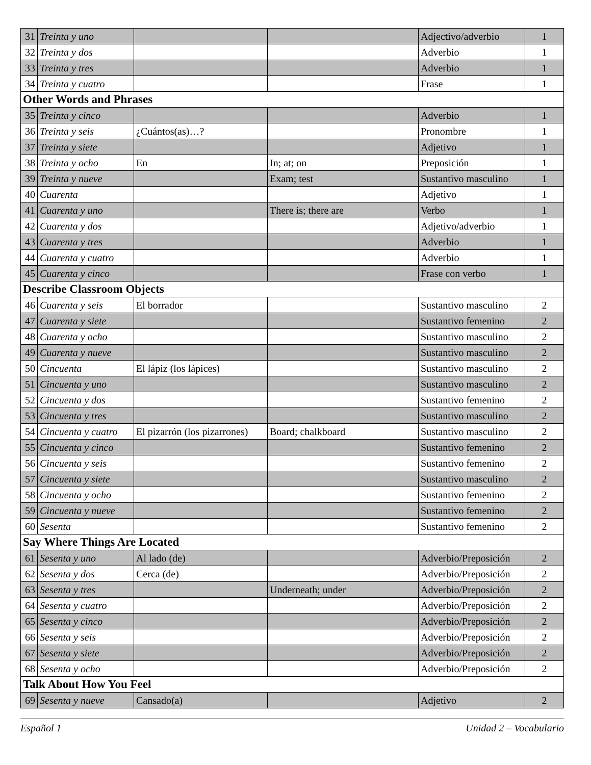| 31 | Treinta y uno | | | Adjectivo/adverbio | 1 |
| 32 | Treinta y dos | | | Adverbio | 1 |
| 33 | Treinta y tres | | | Adverbio | 1 |
| 34 | Treinta y cuatro | | | Frase | 1 |
| Other Words and Phrases | | | | | |
| 35 | Treinta y cinco | | | Adverbio | 1 |
| 36 | Treinta y seis | ¿Cuántos(as)…? | | Pronombre | 1 |
| 37 | Treinta y siete | | | Adjetivo | 1 |
| 38 | Treinta y ocho | En | In; at; on | Preposición | 1 |
| 39 | Treinta y nueve | | Exam; test | Sustantivo masculino | 1 |
| 40 | Cuarenta | | | Adjetivo | 1 |
| 41 | Cuarenta y uno | | There is; there are | Verbo | 1 |
| 42 | Cuarenta y dos | | | Adjetivo/adverbio | 1 |
| 43 | Cuarenta y tres | | | Adverbio | 1 |
| 44 | Cuarenta y cuatro | | | Adverbio | 1 |
| 45 | Cuarenta y cinco | | | Frase con verbo | 1 |
| Describe Classroom Objects | | | | | |
| 46 | Cuarenta y seis | El borrador | | Sustantivo masculino | 2 |
| 47 | Cuarenta y siete | | | Sustantivo femenino | 2 |
| 48 | Cuarenta y ocho | | | Sustantivo masculino | 2 |
| 49 | Cuarenta y nueve | | | Sustantivo masculino | 2 |
| 50 | Cincuenta | El lápiz (los lápices) | | Sustantivo masculino | 2 |
| 51 | Cincuenta y uno | | | Sustantivo masculino | 2 |
| 52 | Cincuenta y dos | | | Sustantivo femenino | 2 |
| 53 | Cincuenta y tres | | | Sustantivo masculino | 2 |
| 54 | Cincuenta y cuatro | El pizarrón (los pizarrones) | Board; chalkboard | Sustantivo masculino | 2 |
| 55 | Cincuenta y cinco | | | Sustantivo femenino | 2 |
| 56 | Cincuenta y seis | | | Sustantivo femenino | 2 |
| 57 | Cincuenta y siete | | | Sustantivo masculino | 2 |
| 58 | Cincuenta y ocho | | | Sustantivo femenino | 2 |
| 59 | Cincuenta y nueve | | | Sustantivo femenino | 2 |
| 60 | Sesenta | | | Sustantivo femenino | 2 |
| Say Where Things Are Located | | | | | |
| 61 | Sesenta y uno | Al lado (de) | | Adverbio/Preposición | 2 |
| 62 | Sesenta y dos | Cerca (de) | | Adverbio/Preposición | 2 |
| 63 | Sesenta y tres | | Underneath; under | Adverbio/Preposición | 2 |
| 64 | Sesenta y cuatro | | | Adverbio/Preposición | 2 |
| 65 | Sesenta y cinco | | | Adverbio/Preposición | 2 |
| 66 | Sesenta y seis | | | Adverbio/Preposición | 2 |
| 67 | Sesenta y siete | | | Adverbio/Preposición | 2 |
| 68 | Sesenta y ocho | | | Adverbio/Preposición | 2 |
| Talk About How You Feel | | | | | |
| 69 | Sesenta y nueve | Cansado(a) | | Adjetivo | 2 |
Español 1 Unidad 2 – Vocabulario